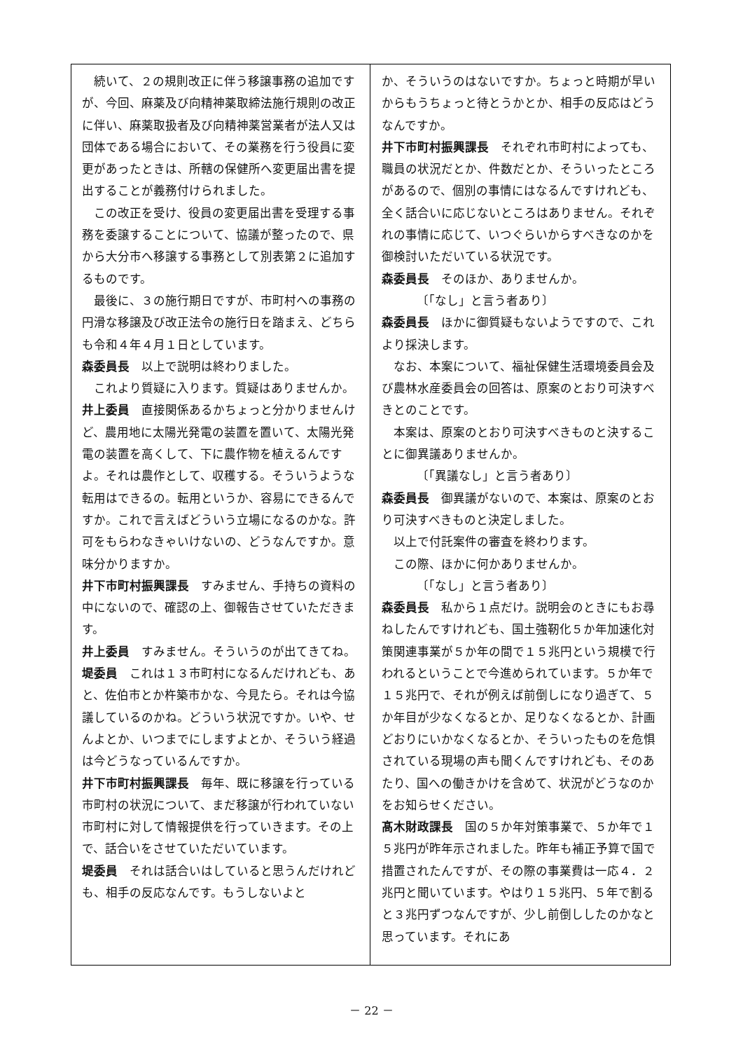続いて、２の規則改正に伴う移譲事務の追加ですが、今回、麻薬及び向精神薬取締法施行規則の改正に伴い、麻薬取扱者及び向精神薬営業者が法人又は団体である場合において、その業務を行う役員に変更があったときは、所轄の保健所へ変更届出書を提出することが義務付けられました。
この改正を受け、役員の変更届出書を受理する事務を委譲することについて、協議が整ったので、県から大分市へ移譲する事務として別表第２に追加するものです。
最後に、３の施行期日ですが、市町村への事務の円滑な移譲及び改正法令の施行日を踏まえ、どちらも令和４年４月１日としています。
森委員長　以上で説明は終わりました。
これより質疑に入ります。質疑はありませんか。
井上委員　直接関係あるかちょっと分かりませんけど、農用地に太陽光発電の装置を置いて、太陽光発電の装置を高くして、下に農作物を植えるんですよ。それは農作として、収穫する。そういうような転用はできるの。転用というか、容易にできるんですか。これで言えばどういう立場になるのかな。許可をもらわなきゃいけないの、どうなんですか。意味分かりますか。
井下市町村振興課長　すみません、手持ちの資料の中にないので、確認の上、御報告させていただきます。
井上委員　すみません。そういうのが出てきてね。
堤委員　これは１３市町村になるんだけれども、あと、佐伯市とか杵築市かな、今見たら。それは今協議しているのかね。どういう状況ですか。いや、せんよとか、いつまでにしますよとか、そういう経過は今どうなっているんですか。
井下市町村振興課長　毎年、既に移譲を行っている市町村の状況について、まだ移譲が行われていない市町村に対して情報提供を行っていきます。その上で、話合いをさせていただいています。
堤委員　それは話合いはしていると思うんだけれども、相手の反応なんです。もうしないよと
か、そういうのはないですか。ちょっと時期が早いからもうちょっと待とうかとか、相手の反応はどうなんですか。
井下市町村振興課長　それぞれ市町村によっても、職員の状況だとか、件数だとか、そういったところがあるので、個別の事情にはなるんですけれども、全く話合いに応じないところはありません。それぞれの事情に応じて、いつぐらいからすべきなのかを御検討いただいている状況です。
森委員長　そのほか、ありませんか。
〔「なし」と言う者あり〕
森委員長　ほかに御質疑もないようですので、これより採決します。
なお、本案について、福祉保健生活環境委員会及び農林水産委員会の回答は、原案のとおり可決すべきとのことです。
本案は、原案のとおり可決すべきものと決することに御異議ありませんか。
〔「異議なし」と言う者あり〕
森委員長　御異議がないので、本案は、原案のとおり可決すべきものと決定しました。
以上で付託案件の審査を終わります。
この際、ほかに何かありませんか。
〔「なし」と言う者あり〕
森委員長　私から１点だけ。説明会のときにもお尋ねしたんですけれども、国土強靭化５か年加速化対策関連事業が５か年の間で１５兆円という規模で行われるということで今進められています。５か年で１５兆円で、それが例えば前倒しになり過ぎて、５か年目が少なくなるとか、足りなくなるとか、計画どおりにいかなくなるとか、そういったものを危惧されている現場の声も聞くんですけれども、そのあたり、国への働きかけを含めて、状況がどうなのかをお知らせください。
髙木財政課長　国の５か年対策事業で、５か年で１５兆円が昨年示されました。昨年も補正予算で国で措置されたんですが、その際の事業費は一応４．２兆円と聞いています。やはり１５兆円、５年で割ると３兆円ずつなんですが、少し前倒ししたのかなと思っています。それにあ
－ 22 －